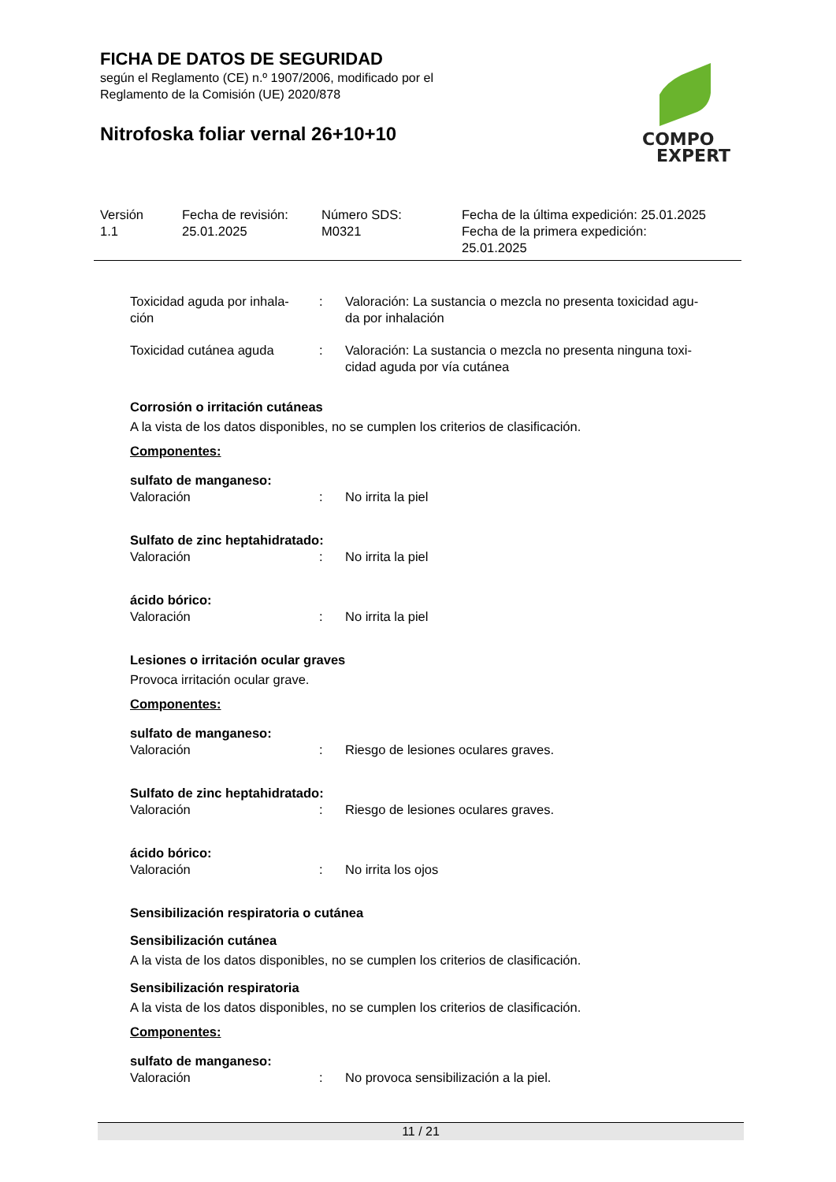FICHA DE DATOS DE SEGURIDAD
según el Reglamento (CE) n.º 1907/2006, modificado por el
Reglamento de la Comisión (UE) 2020/878
Nitrofoska foliar vernal 26+10+10
COMPO
EXPERT
Versión
1.1
Fecha de revisión:
25.01.2025
Número SDS:
M0321
Fecha de la última expedición: 25.01.2025
Fecha de la primera expedición:
25.01.2025
Toxicidad aguda por inhala-
ción
: Valoración: La sustancia o mezcla no presenta toxicidad agu-
da por inhalación
Toxicidad cutánea aguda : Valoración: La sustancia o mezcla no presenta ninguna toxi-
cidad aguda por vía cutánea
Corrosión o irritación cutáneas
A la vista de los datos disponibles, no se cumplen los criterios de clasificación.
Componentes:
sulfato de manganeso:
Valoración : No irrita la piel
Sulfato de zinc heptahidratado:
Valoración : No irrita la piel
ácido bórico:
Valoración : No irrita la piel
Lesiones o irritación ocular graves
Provoca irritación ocular grave.
Componentes:
sulfato de manganeso:
Valoración : Riesgo de lesiones oculares graves.
Sulfato de zinc heptahidratado:
Valoración : Riesgo de lesiones oculares graves.
ácido bórico:
Valoración : No irrita los ojos
Sensibilización respiratoria o cutánea
Sensibilización cutánea
A la vista de los datos disponibles, no se cumplen los criterios de clasificación.
Sensibilización respiratoria
A la vista de los datos disponibles, no se cumplen los criterios de clasificación.
Componentes:
sulfato de manganeso:
Valoración : No provoca sensibilización a la piel.
11 / 21